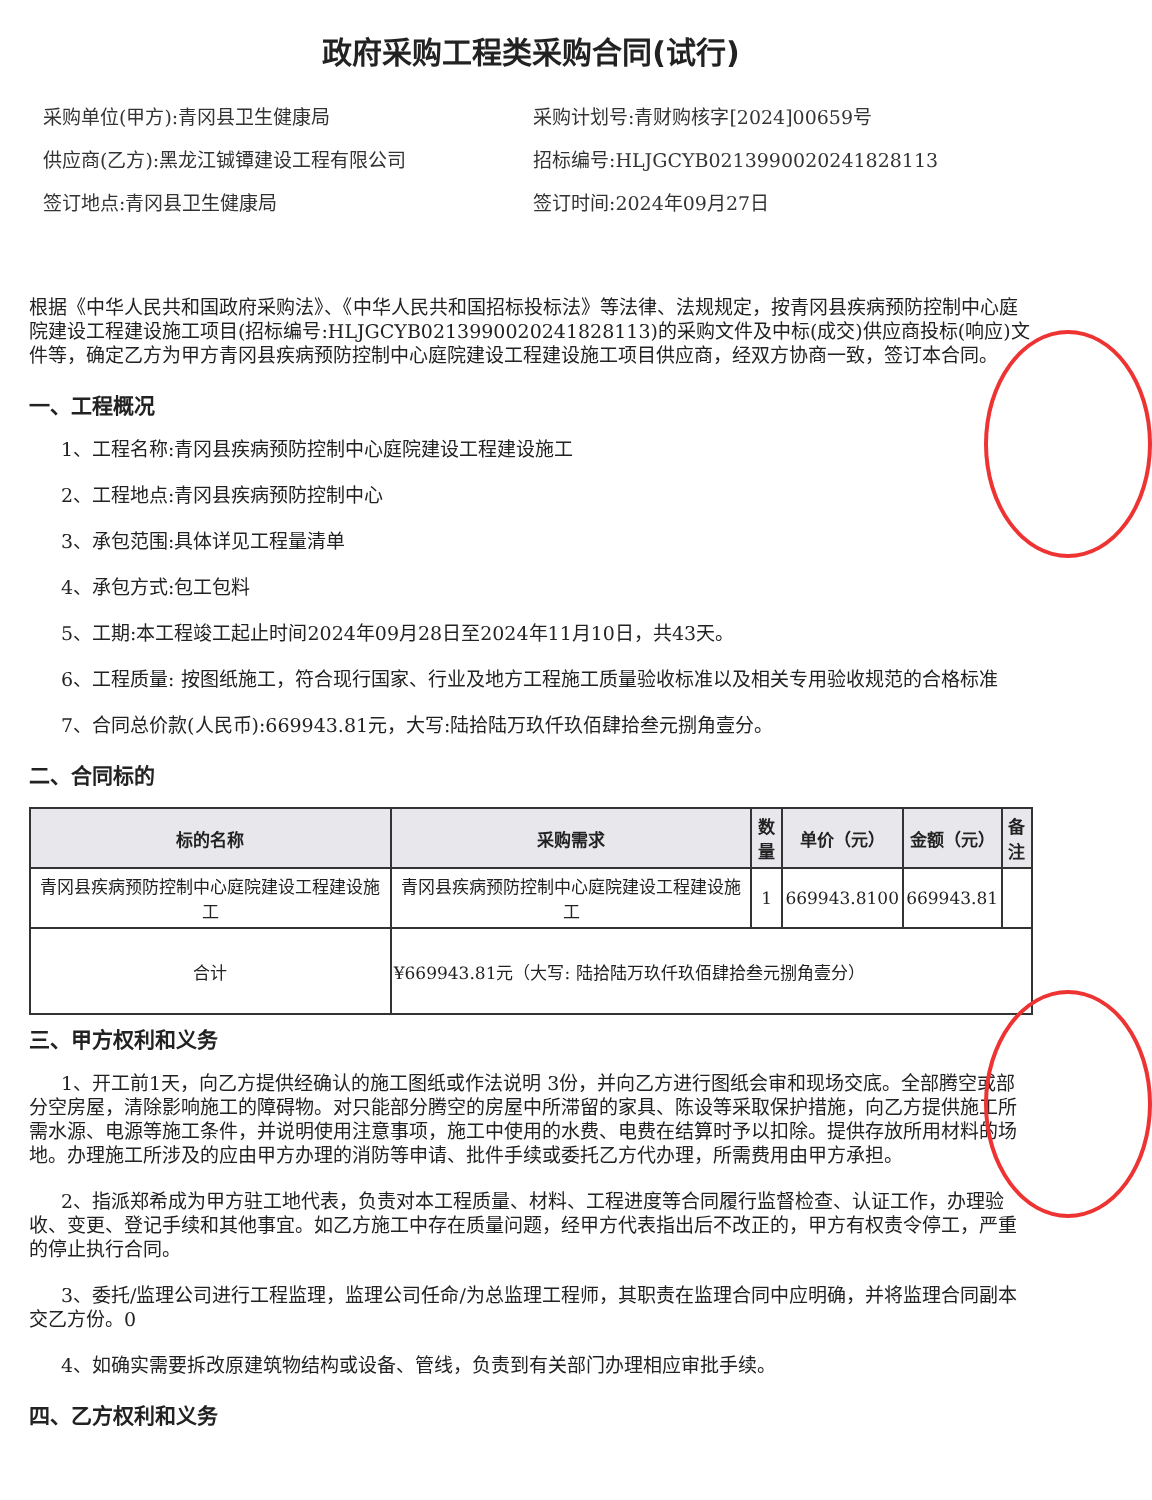政府采购工程类采购合同(试行)
采购单位(甲方):青冈县卫生健康局
采购计划号:青财购核字[2024]00659号
供应商(乙方):黑龙江铖镡建设工程有限公司
招标编号:HLJGCYB021399002024182811​3
签订地点:青冈县卫生健康局
签订时间:2024年09月27日
根据《中华人民共和国政府采购法》、《中华人民共和国招标投标法》等法律、法规规定，按青冈县疾病预防控制中心庭院建设工程建设施工项目(招标编号:HLJGCYB0213990020241828113)的采购文件及中标(成交)供应商投标(响应)文件等，确定乙方为甲方青冈县疾病预防控制中心庭院建设工程建设施工项目供应商，经双方协商一致，签订本合同。
一、工程概况
1、工程名称:青冈县疾病预防控制中心庭院建设工程建设施工
2、工程地点:青冈县疾病预防控制中心
3、承包范围:具体详见工程量清单
4、承包方式:包工包料
5、工期:本工程竣工起止时间2024年09月28日至2024年11月10日，共43天。
6、工程质量: 按图纸施工，符合现行国家、行业及地方工程施工质量验收标准以及相关专用验收规范的合格标准
7、合同总价款(人民币):669943.81元，大写:陆拾陆万玖仟玖佰肆拾叁元捌角壹分。
二、合同标的
| 标的名称 | 采购需求 | 数量 | 单价（元） | 金额（元） | 备注 |
| --- | --- | --- | --- | --- | --- |
| 青冈县疾病预防控制中心庭院建设工程建设施工 | 青冈县疾病预防控制中心庭院建设工程建设施工 | 1 | 669943.8100 | 669943.81 | |
| 合计 | ¥669943.81元（大写: 陆拾陆万玖仟玖佰肆拾叁元捌角壹分） | | | | |
三、甲方权利和义务
1、开工前1天，向乙方提供经确认的施工图纸或作法说明 3份，并向乙方进行图纸会审和现场交底。全部腾空或部分空房屋，清除影响施工的障碍物。对只能部分腾空的房屋中所滞留的家具、陈设等采取保护措施，向乙方提供施工所需水源、电源等施工条件，并说明使用注意事项，施工中使用的水费、电费在结算时予以扣除。提供存放所用材料的场地。办理施工所涉及的应由甲方办理的消防等申请、批件手续或委托乙方代办理，所需费用由甲方承担。
2、指派郑希成为甲方驻工地代表，负责对本工程质量、材料、工程进度等合同履行监督检查、认证工作，办理验收、变更、登记手续和其他事宜。如乙方施工中存在质量问题，经甲方代表指出后不改正的，甲方有权责令停工，严重的停止执行合同。
3、委托/监理公司进行工程监理，监理公司任命/为总监理工程师，其职责在监理合同中应明确，并将监理合同副本交乙方份。0
4、如确实需要拆改原建筑物结构或设备、管线，负责到有关部门办理相应审批手续。
四、乙方权利和义务